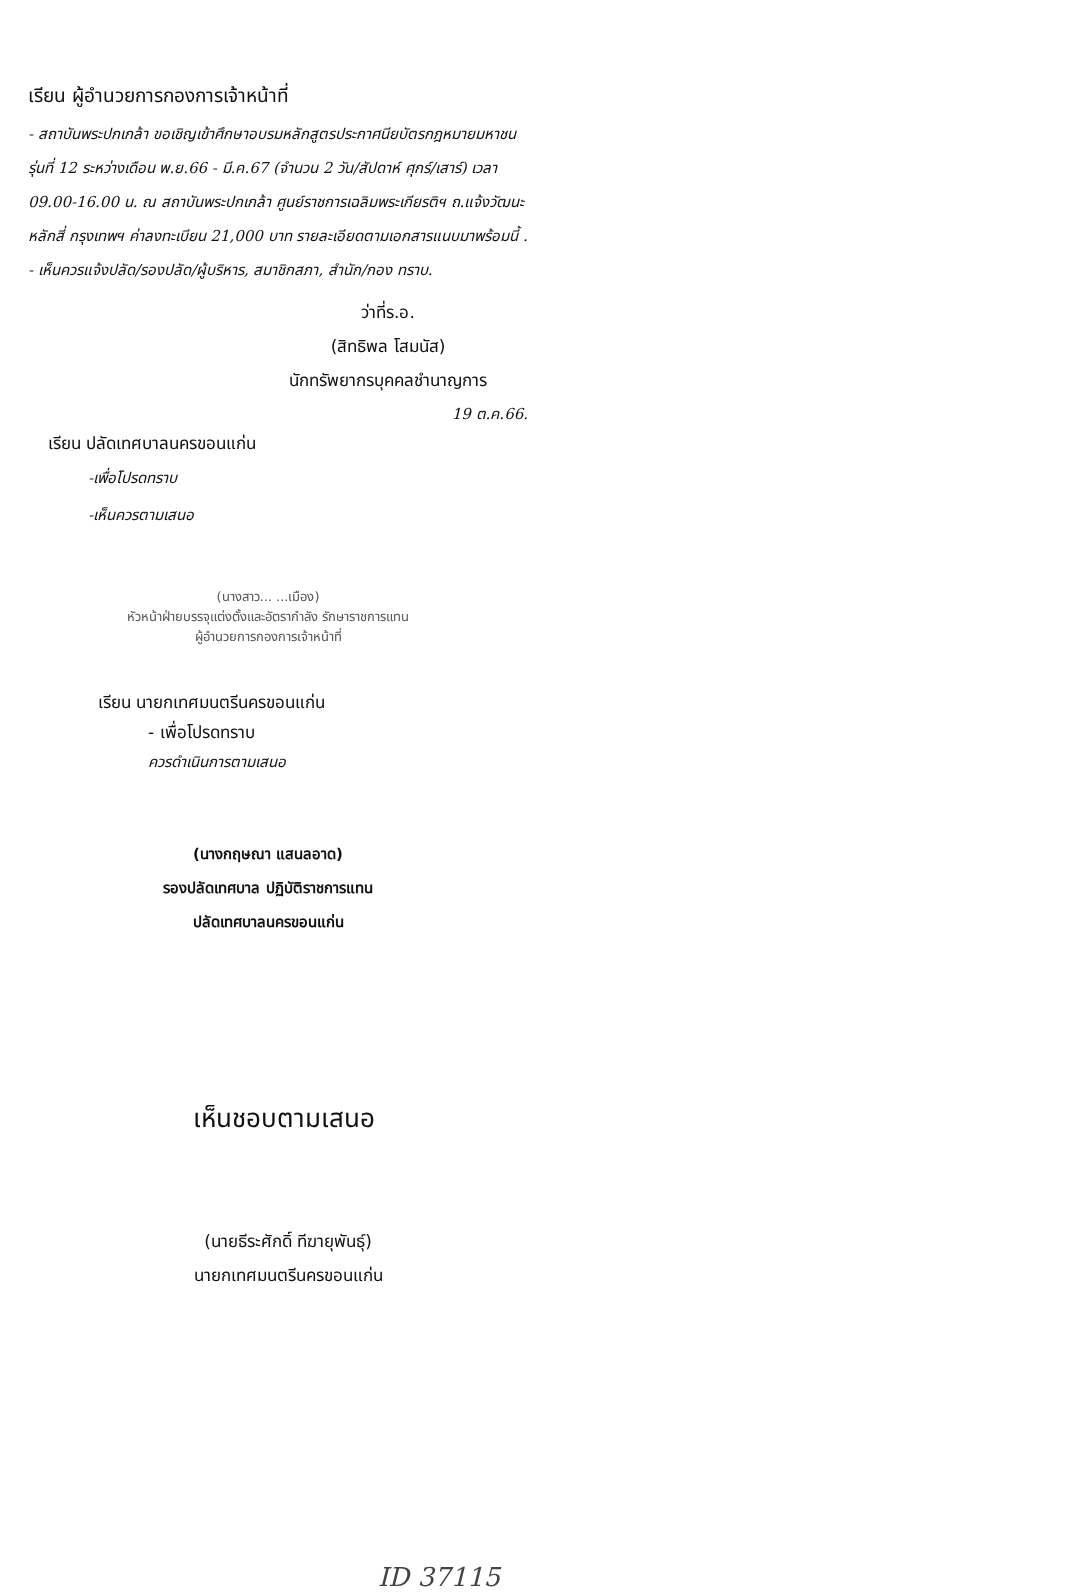เรียน ผู้อำนวยการกองการเจ้าหน้าที่
- สถาบันพระปกเกล้า ขอเชิญเข้าศึกษาอบรมหลักสูตรประกาศนียบัตรกฎหมายมหาชน รุ่นที่ 12 ระหว่างเดือน พ.ย.66 - มี.ค.67 (จำนวน 2 วัน/สัปดาห์ ศุกร์/เสาร์) เวลา 09.00-16.00 น. ณ สถาบันพระปกเกล้า ศูนย์ราชการเฉลิมพระเกียรติฯ ถ.แจ้งวัฒนะ หลักสี่ กรุงเทพฯ ค่าลงทะเบียน 21,000 บาท รายละเอียดตามเอกสารแนบมาพร้อมนี้ .
- เห็นควรแจ้งปลัด/รองปลัด/ผู้บริหาร, สมาชิกสภา, สำนัก/กอง ทราบ.
ว่าที่ร.อ.
(สิทธิพล โสมนัส)
นักทรัพยากรบุคคลชำนาญการ
19 ต.ค.66.
เรียน ปลัดเทศบาลนครขอนแก่น
-เพื่อโปรดทราบ
-เห็นควรตามเสนอ
(นางสาว... ...เมือง)
หัวหน้าฝ่ายบรรจุแต่งตั้งและอัตรากำลัง รักษาราชการแทน
ผู้อำนวยการกองการเจ้าหน้าที่
เรียน นายกเทศมนตรีนครขอนแก่น
- เพื่อโปรดทราบ
ควรดำเนินการตามเสนอ
(นางกฤษณา แสนลอาด)
รองปลัดเทศบาล ปฏิบัติราชการแทน
ปลัดเทศบาลนครขอนแก่น
เห็นชอบตามเสนอ
(นายธีระศักดิ์ ทีฆายุพันธุ์)
นายกเทศมนตรีนครขอนแก่น
ID 37115